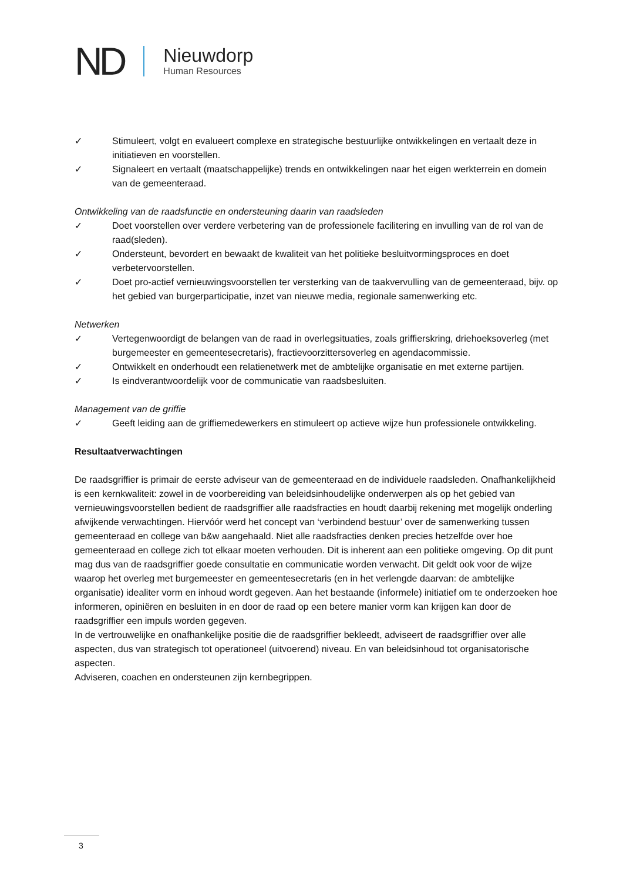ND
Nieuwdorp
Human Resources
✓ Stimuleert, volgt en evalueert complexe en strategische bestuurlijke ontwikkelingen en vertaalt deze in initiatieven en voorstellen.
✓ Signaleert en vertaalt (maatschappelijke) trends en ontwikkelingen naar het eigen werkterrein en domein van de gemeenteraad.
Ontwikkeling van de raadsfunctie en ondersteuning daarin van raadsleden
✓ Doet voorstellen over verdere verbetering van de professionele facilitering en invulling van de rol van de raad(sleden).
✓ Ondersteunt, bevordert en bewaakt de kwaliteit van het politieke besluitvormingsproces en doet verbetervoorstellen.
✓ Doet pro-actief vernieuwingsvoorstellen ter versterking van de taakvervulling van de gemeenteraad, bijv. op het gebied van burgerparticipatie, inzet van nieuwe media, regionale samenwerking etc.
Netwerken
✓ Vertegenwoordigt de belangen van de raad in overlegsituaties, zoals griffierskring, driehoeksoverleg (met burgemeester en gemeentesecretaris), fractievoorzittersoverleg en agendacommissie.
✓ Ontwikkelt en onderhoudt een relatienetwerk met de ambtelijke organisatie en met externe partijen.
✓ Is eindverantwoordelijk voor de communicatie van raadsbesluiten.
Management van de griffie
✓ Geeft leiding aan de griffiemedewerkers en stimuleert op actieve wijze hun professionele ontwikkeling.
Resultaatverwachtingen
De raadsgriffier is primair de eerste adviseur van de gemeenteraad en de individuele raadsleden. Onafhankelijkheid is een kernkwaliteit: zowel in de voorbereiding van beleidsinhoudelijke onderwerpen als op het gebied van vernieuwingsvoorstellen bedient de raadsgriffier alle raadsfracties en houdt daarbij rekening met mogelijk onderling afwijkende verwachtingen. Hiervóór werd het concept van ‘verbindend bestuur’ over de samenwerking tussen gemeenteraad en college van b&w aangehaald. Niet alle raadsfracties denken precies hetzelfde over hoe gemeenteraad en college zich tot elkaar moeten verhouden. Dit is inherent aan een politieke omgeving. Op dit punt mag dus van de raadsgriffier goede consultatie en communicatie worden verwacht. Dit geldt ook voor de wijze waarop het overleg met burgemeester en gemeentesecretaris (en in het verlengde daarvan: de ambtelijke organisatie) idealiter vorm en inhoud wordt gegeven. Aan het bestaande (informele) initiatief om te onderzoeken hoe informeren, opiniëren en besluiten in en door de raad op een betere manier vorm kan krijgen kan door de raadsgriffier een impuls worden gegeven.
In de vertrouwelijke en onafhankelijke positie die de raadsgriffier bekleedt, adviseert de raadsgriffier over alle aspecten, dus van strategisch tot operationeel (uitvoerend) niveau. En van beleidsinhoud tot organisatorische aspecten.
Adviseren, coachen en ondersteunen zijn kernbegrippen.
3